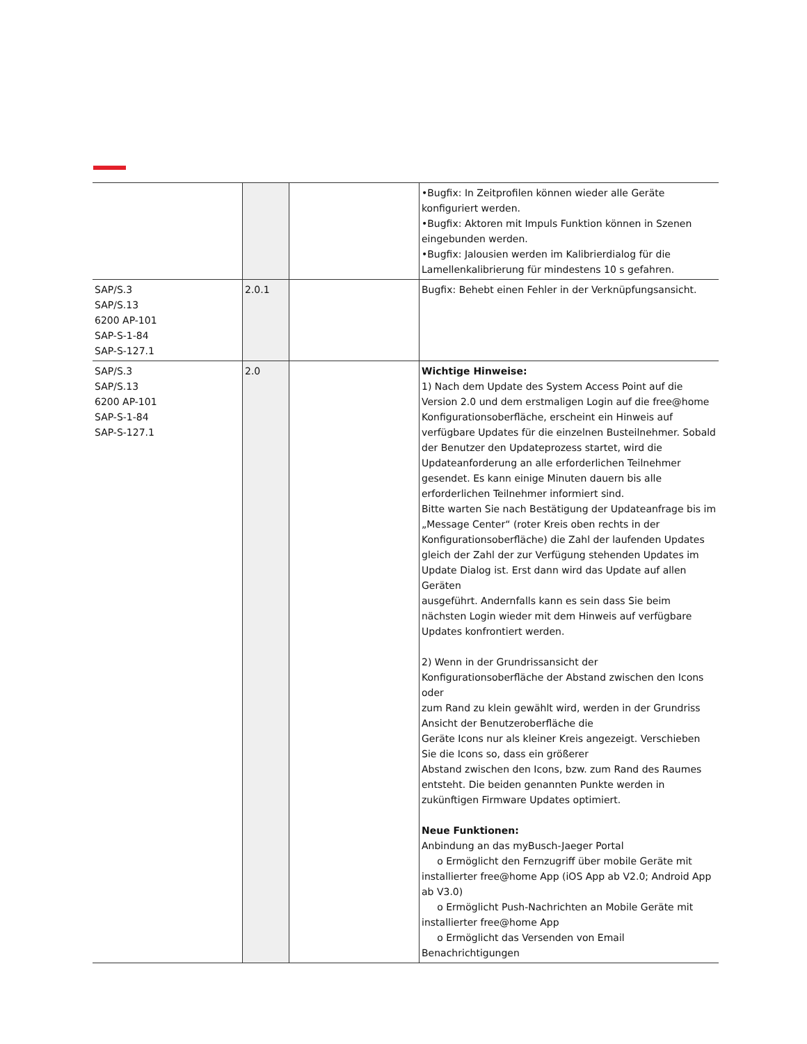| | | | •Bugfix: In Zeitprofilen können wieder alle Geräte konfiguriert werden. •Bugfix: Aktoren mit Impuls Funktion können in Szenen eingebunden werden. •Bugfix: Jalousien werden im Kalibrierdialog für die Lamellenkalibrierung für mindestens 10 s gefahren. |
| SAP/S.3 SAP/S.13 6200 AP-101 SAP-S-1-84 SAP-S-127.1 | 2.0.1 | | Bugfix: Behebt einen Fehler in der Verknüpfungsansicht. |
| SAP/S.3 SAP/S.13 6200 AP-101 SAP-S-1-84 SAP-S-127.1 | 2.0 | | Wichtige Hinweise: 1) Nach dem Update des System Access Point auf die Version 2.0 und dem erstmaligen Login auf die free@home Konfigurationsoberfläche, erscheint ein Hinweis auf verfügbare Updates für die einzelnen Busteilnehmer. Sobald der Benutzer den Updateprozess startet, wird die Updateanforderung an alle erforderlichen Teilnehmer gesendet. Es kann einige Minuten dauern bis alle erforderlichen Teilnehmer informiert sind. Bitte warten Sie nach Bestätigung der Updateanfrage bis im „Message Center“ (roter Kreis oben rechts in der Konfigurationsoberfläche) die Zahl der laufenden Updates gleich der Zahl der zur Verfügung stehenden Updates im Update Dialog ist. Erst dann wird das Update auf allen Geräten ausgeführt. Andernfalls kann es sein dass Sie beim nächsten Login wieder mit dem Hinweis auf verfügbare Updates konfrontiert werden. 2) Wenn in der Grundrissansicht der Konfigurationsoberfläche der Abstand zwischen den Icons oder zum Rand zu klein gewählt wird, werden in der Grundriss Ansicht der Benutzeroberfläche die Geräte Icons nur als kleiner Kreis angezeigt. Verschieben Sie die Icons so, dass ein größerer Abstand zwischen den Icons, bzw. zum Rand des Raumes entsteht. Die beiden genannten Punkte werden in zukünftigen Firmware Updates optimiert. Neue Funktionen: Anbindung an das myBusch-Jaeger Portal o Ermöglicht den Fernzugriff über mobile Geräte mit installierter free@home App (iOS App ab V2.0; Android App ab V3.0) o Ermöglicht Push-Nachrichten an Mobile Geräte mit installierter free@home App o Ermöglicht das Versenden von Email Benachrichtigungen |